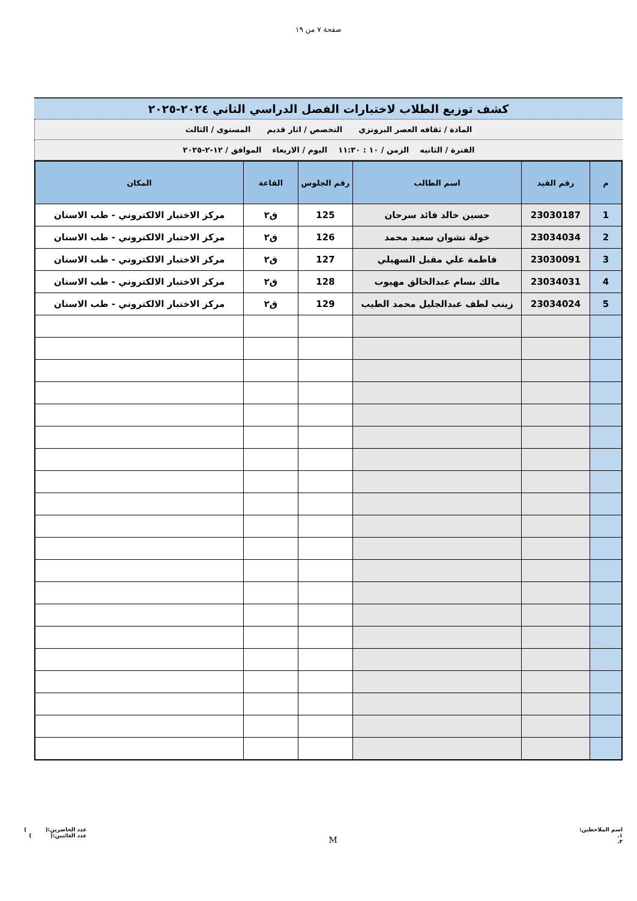صفحة ٧ من ١٩
كشف توزيع الطلاب لاختبارات الفصل الدراسي الثاني ٢٠٢٤-٢٠٢٥
المادة / ثقافه العصر البرونزي التخصص / اثار قديم المستوى / الثالث
الفترة / الثانيه الزمن / ١٠ : ١١:٣٠ اليوم / الاربعاء الموافق / ١٢-٢-٢٠٢٥
| م | رقم القيد | اسم الطالب | رقم الجلوس | القاعة | المكان |
| --- | --- | --- | --- | --- | --- |
| 1 | 23030187 | حسين خالد فائد سرحان | 125 | ق٢ | مركز الاختبار الالكتروني - طب الاسنان |
| 2 | 23034034 | خولة نشوان سعيد محمد | 126 | ق٢ | مركز الاختبار الالكتروني - طب الاسنان |
| 3 | 23030091 | فاطمة علي مقبل السهيلي | 127 | ق٢ | مركز الاختبار الالكتروني - طب الاسنان |
| 4 | 23034031 | مالك بسام عبدالخالق مهيوب | 128 | ق٢ | مركز الاختبار الالكتروني - طب الاسنان |
| 5 | 23034024 | زينب لطف عبدالجليل محمد الطيب | 129 | ق٢ | مركز الاختبار الالكتروني - طب الاسنان |
اسم الملاحظين:
١.
٢.
M
عدد الحاضرين:( )
عدد الغائبين:( )